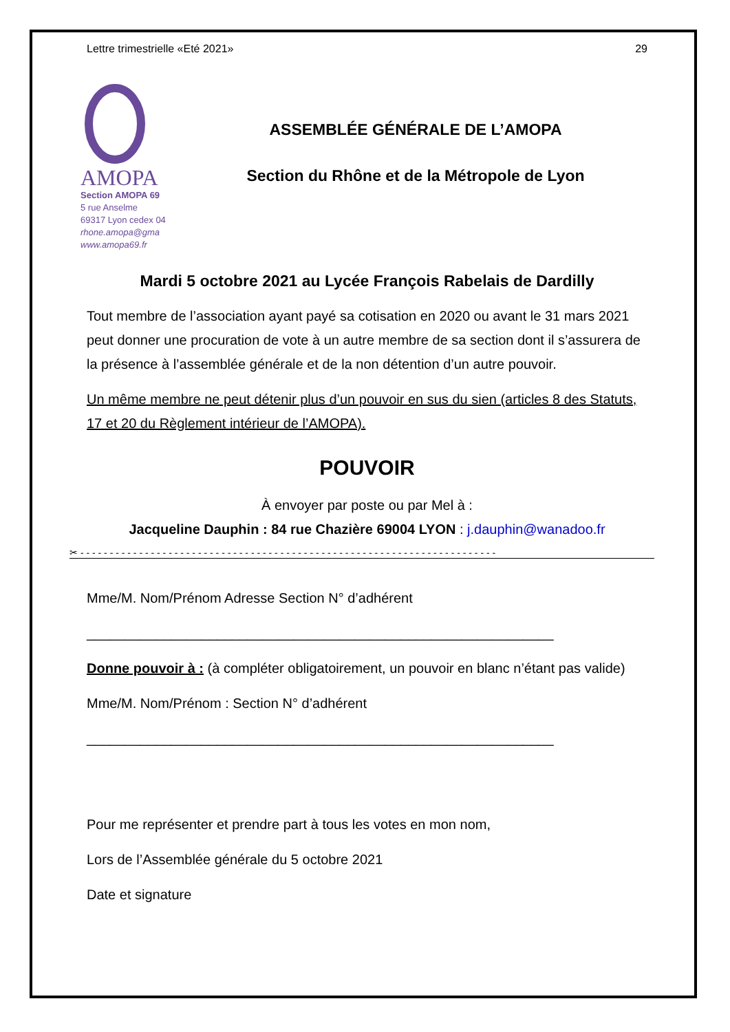Lettre trimestrielle «Eté 2021» 29
AMOPA
Section AMOPA 69
5 rue Anselme
69317 Lyon cedex 04
rhone.amopa@gma
www.amopa69.fr
ASSEMBLÉE GÉNÉRALE DE L’AMOPA
Section du Rhône et de la Métropole de Lyon
Mardi 5 octobre 2021 au Lycée François Rabelais de Dardilly
Tout membre de l’association ayant payé sa cotisation en 2020 ou avant le 31 mars 2021 peut donner une procuration de vote à un autre membre de sa section dont il s’assurera de la présence à l’assemblée générale et de la non détention d’un autre pouvoir.
Un même membre ne peut détenir plus d’un pouvoir en sus du sien (articles 8 des Statuts, 17 et 20 du Règlement intérieur de l’AMOPA).
POUVOIR
À envoyer par poste ou par Mel à :
Jacqueline Dauphin : 84 rue Chazière 69004 LYON : j.dauphin@wanadoo.fr
✂ - - - - - - - - - - - - - - - - - - - - - - - - - - - - - - - - - - - - - - - - - - - - - - - - - - - - - - - - - - - - - - - - - - - - - - -
Mme/M. Nom/Prénom Adresse Section N° d’adhérent
_____________________________________________________________
Donne pouvoir à : (à compléter obligatoirement, un pouvoir en blanc n’étant pas valide)
Mme/M. Nom/Prénom : Section N° d’adhérent
_____________________________________________________________
Pour me représenter et prendre part à tous les votes en mon nom,
Lors de l’Assemblée générale du 5 octobre 2021
Date et signature